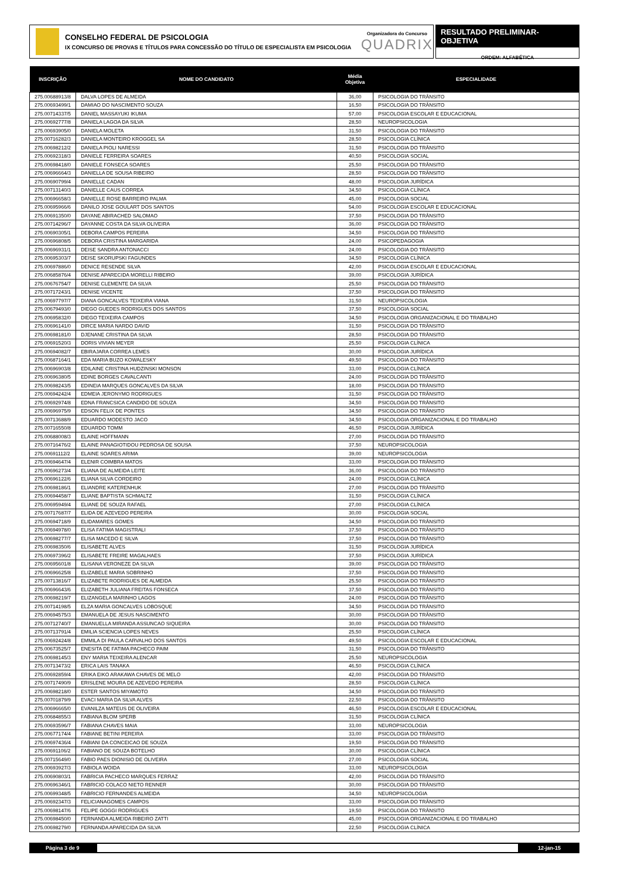CONSELHO FEDERAL DE PSICOLOGIA
IX CONCURSO DE PROVAS E TÍTULOS PARA CONCESSÃO DO TÍTULO DE ESPECIALISTA EM PSICOLOGIA
Organizadora do Concurso
QUADRIX
RESULTADO PRELIMINAR-OBJETIVA
ORDEM: ALFABÉTICA
| INSCRIÇÃO | NOME DO CANDIDATO | Média Objetiva | ESPECIALIDADE |
| --- | --- | --- | --- |
| 275.00688913/8 | DALVA LOPES DE ALMEIDA | 36,00 | PSICOLOGIA DO TRÂNSITO |
| 275.00693499/1 | DAMIAO DO NASCIMENTO SOUZA | 16,50 | PSICOLOGIA DO TRÂNSITO |
| 275.00714337/5 | DANIEL MASSAYUKI IKUMA | 57,00 | PSICOLOGIA ESCOLAR E EDUCACIONAL |
| 275.00692777/8 | DANIELA LAGOA DA SILVA | 28,50 | NEUROPSICOLOGIA |
| 275.00693905/0 | DANIELA MOLETA | 31,50 | PSICOLOGIA DO TRÂNSITO |
| 275.00716282/3 | DANIELA MONTEIRO KROGGEL SA | 28,50 | PSICOLOGIA CLÍNICA |
| 275.00698212/2 | DANIELA PIOLI NARESSI | 31,50 | PSICOLOGIA DO TRÂNSITO |
| 275.00692318/3 | DANIELE FERREIRA SOARES | 40,50 | PSICOLOGIA SOCIAL |
| 275.00698418/0 | DANIELE FONSECA SOARES | 25,50 | PSICOLOGIA DO TRÂNSITO |
| 275.00696664/3 | DANIELLA DE SOUSA RIBEIRO | 28,50 | PSICOLOGIA DO TRÂNSITO |
| 275.00690799/4 | DANIELLE CADAN | 48,00 | PSICOLOGIA JURÍDICA |
| 275.00713140/3 | DANIELLE CAUS CORREA | 34,50 | PSICOLOGIA CLÍNICA |
| 275.00696658/3 | DANIELLE ROSE BARREIRO PALMA | 45,00 | PSICOLOGIA SOCIAL |
| 275.00695966/6 | DANILO JOSE GOULART DOS SANTOS | 54,00 | PSICOLOGIA ESCOLAR E EDUCACIONAL |
| 275.00691350/0 | DAYANE ABIRACHED SALOMAO | 37,50 | PSICOLOGIA DO TRÂNSITO |
| 275.00714296/7 | DAYANNE COSTA DA SILVA OLIVEIRA | 36,00 | PSICOLOGIA DO TRÂNSITO |
| 275.00690305/1 | DEBORA CAMPOS PEREIRA | 34,50 | PSICOLOGIA DO TRÂNSITO |
| 275.00696808/5 | DEBORA CRISTINA MARGARIDA | 24,00 | PSICOPEDAGOGIA |
| 275.00696931/1 | DEISE SANDRA ANTONACCI | 24,00 | PSICOLOGIA DO TRÂNSITO |
| 275.00695303/7 | DEISE SKORUPSKI FAGUNDES | 34,50 | PSICOLOGIA CLÍNICA |
| 275.00697886/0 | DENICE RESENDE SILVA | 42,00 | PSICOLOGIA ESCOLAR E EDUCACIONAL |
| 275.00685876/4 | DENISE APARECIDA MORELLI RIBEIRO | 39,00 | PSICOLOGIA JURÍDICA |
| 275.00676754/7 | DENISE CLEMENTE DA SILVA | 25,50 | PSICOLOGIA DO TRÂNSITO |
| 275.00717243/1 | DENISE VICENTE | 37,50 | PSICOLOGIA DO TRÂNSITO |
| 275.00697797/7 | DIANA GONCALVES TEIXEIRA VIANA | 31,50 | NEUROPSICOLOGIA |
| 275.00679493/0 | DIEGO GUEDES RODRIGUES DOS SANTOS | 37,50 | PSICOLOGIA SOCIAL |
| 275.00695832/0 | DIEGO TEIXEIRA CAMPOS | 34,50 | PSICOLOGIA ORGANIZACIONAL E DO TRABALHO |
| 275.00696141/0 | DIRCE MARIA NARDO DAVID | 31,50 | PSICOLOGIA DO TRÂNSITO |
| 275.00698181/0 | DJENANE CRISTINA DA SILVA | 28,50 | PSICOLOGIA DO TRÂNSITO |
| 275.00691520/3 | DORIS VIVIAN MEYER | 25,50 | PSICOLOGIA CLÍNICA |
| 275.00694082/7 | EBIRAJARA CORREA LEMES | 30,00 | PSICOLOGIA JURÍDICA |
| 275.00687164/1 | EDA MARIA BUZO KOWALESKY | 49,50 | PSICOLOGIA DO TRÂNSITO |
| 275.00696903/8 | EDILAINE CRISTINA HUDZINSKI MONSON | 33,00 | PSICOLOGIA CLÍNICA |
| 275.00696380/5 | EDINE BORGES CAVALCANTI | 24,00 | PSICOLOGIA DO TRÂNSITO |
| 275.00698243/5 | EDINEIA MARQUES GONCALVES DA SILVA | 18,00 | PSICOLOGIA DO TRÂNSITO |
| 275.00694242/4 | EDMEIA JERONYMO RODRIGUES | 31,50 | PSICOLOGIA DO TRÂNSITO |
| 275.00692974/8 | EDNA FRANCSICA CANDIDO DE SOUZA | 34,50 | PSICOLOGIA DO TRÂNSITO |
| 275.00696975/9 | EDSON FELIX DE PONTES | 34,50 | PSICOLOGIA DO TRÂNSITO |
| 275.00713688/9 | EDUARDO MODESTO JACO | 34,50 | PSICOLOGIA ORGANIZACIONAL E DO TRABALHO |
| 275.00716550/8 | EDUARDO TOMM | 46,50 | PSICOLOGIA JURÍDICA |
| 275.00688008/3 | ELAINE HOFFMANN | 27,00 | PSICOLOGIA DO TRÂNSITO |
| 275.00716476/2 | ELAINE PANAGIOTIDOU PEDROSA DE SOUSA | 37,50 | NEUROPSICOLOGIA |
| 275.00691112/2 | ELAINE SOARES ARIMA | 39,00 | NEUROPSICOLOGIA |
| 275.00694647/4 | ELENIR COIMBRA MATOS | 33,00 | PSICOLOGIA DO TRÂNSITO |
| 275.00696273/4 | ELIANA DE ALMEIDA LEITE | 36,00 | PSICOLOGIA DO TRÂNSITO |
| 275.00696122/6 | ELIANA SILVA CORDEIRO | 24,00 | PSICOLOGIA CLÍNICA |
| 275.00698186/1 | ELIANDRE KATERENHUK | 27,00 | PSICOLOGIA DO TRÂNSITO |
| 275.00694458/7 | ELIANE BAPTISTA SCHMALTZ | 31,50 | PSICOLOGIA CLÍNICA |
| 275.00695949/4 | ELIANE DE SOUZA RAFAEL | 27,00 | PSICOLOGIA CLÍNICA |
| 275.00717687/7 | ELIDA DE AZEVEDO PEREIRA | 30,00 | PSICOLOGIA SOCIAL |
| 275.00694718/9 | ELIDAMARES GOMES | 34,50 | PSICOLOGIA DO TRÂNSITO |
| 275.00694978/0 | ELISA FATIMA MAGISTRALI | 37,50 | PSICOLOGIA DO TRÂNSITO |
| 275.00698277/7 | ELISA MACEDO E SILVA | 37,50 | PSICOLOGIA DO TRÂNSITO |
| 275.00698350/6 | ELISABETE ALVES | 31,50 | PSICOLOGIA JURÍDICA |
| 275.00697396/2 | ELISABETE FREIRE MAGALHAES | 37,50 | PSICOLOGIA JURÍDICA |
| 275.00695601/8 | ELISANA VERONEZE DA SILVA | 39,00 | PSICOLOGIA DO TRÂNSITO |
| 275.00696625/8 | ELIZABELE MARIA SOBRINHO | 37,50 | PSICOLOGIA DO TRÂNSITO |
| 275.00713816/7 | ELIZABETE RODRIGUES DE ALMEIDA | 25,50 | PSICOLOGIA DO TRÂNSITO |
| 275.00696643/6 | ELIZABETH JULIANA FREITAS FONSECA | 37,50 | PSICOLOGIA DO TRÂNSITO |
| 275.00698219/7 | ELIZANGELA MARINHO LAGOS | 24,00 | PSICOLOGIA DO TRÂNSITO |
| 275.00714198/5 | ELZA MARIA GONCALVES LOBOSQUE | 34,50 | PSICOLOGIA DO TRÂNSITO |
| 275.00694575/3 | EMANUELA DE JESUS NASCIMENTO | 30,00 | PSICOLOGIA DO TRÂNSITO |
| 275.00712740/7 | EMANUELLA MIRANDA ASSUNCAO SIQUEIRA | 30,00 | PSICOLOGIA DO TRÂNSITO |
| 275.00713791/4 | EMILIA SCIENCIA LOPES NEVES | 25,50 | PSICOLOGIA CLÍNICA |
| 275.00692424/8 | EMMILA DI PAULA CARVALHO DOS SANTOS | 49,50 | PSICOLOGIA ESCOLAR E EDUCACIONAL |
| 275.00673525/7 | ENESITA DE FATIMA PACHECO PAIM | 31,50 | PSICOLOGIA DO TRÂNSITO |
| 275.00698145/3 | ENY MARIA TEIXEIRA ALENCAR | 25,50 | NEUROPSICOLOGIA |
| 275.00713473/2 | ERICA LAIS TANAKA | 46,50 | PSICOLOGIA CLÍNICA |
| 275.00692859/4 | ERIKA EIKO ARAKAWA CHAVES DE MELO | 42,00 | PSICOLOGIA DO TRÂNSITO |
| 275.00717490/9 | ERISLENE MOURA DE AZEVEDO PEREIRA | 28,50 | PSICOLOGIA CLÍNICA |
| 275.00698218/0 | ESTER SANTOS MIYAMOTO | 34,50 | PSICOLOGIA DO TRÂNSITO |
| 275.00701879/9 | EVACI MARIA DA SILVA ALVES | 22,50 | PSICOLOGIA DO TRÂNSITO |
| 275.00696665/0 | EVANILZA MATEUS DE OLIVEIRA | 46,50 | PSICOLOGIA ESCOLAR E EDUCACIONAL |
| 275.00684855/3 | FABIANA BLOM SPERB | 31,50 | PSICOLOGIA CLÍNICA |
| 275.00693596/7 | FABIANA CHAVES MAIA | 33,00 | NEUROPSICOLOGIA |
| 275.00677174/4 | FABIANE BETINI PEREIRA | 33,00 | PSICOLOGIA DO TRÂNSITO |
| 275.00697436/4 | FABIANI DA CONCEICAO DE SOUZA | 19,50 | PSICOLOGIA DO TRÂNSITO |
| 275.00691106/2 | FABIANO DE SOUZA BOTELHO | 30,00 | PSICOLOGIA CLÍNICA |
| 275.00715649/0 | FABIO PAES DIONISIO DE OLIVEIRA | 27,00 | PSICOLOGIA SOCIAL |
| 275.00693927/3 | FABIOLA WOIDA | 33,00 | NEUROPSICOLOGIA |
| 275.00690803/1 | FABRICIA PACHECO MARQUES FERRAZ | 42,00 | PSICOLOGIA DO TRÂNSITO |
| 275.00696346/1 | FABRICIO COLACO NIETO RENNER | 30,00 | PSICOLOGIA DO TRÂNSITO |
| 275.00699348/5 | FABRICIO FERNANDES ALMEIDA | 34,50 | NEUROPSICOLOGIA |
| 275.00692347/3 | FELICIANAGOMES CAMPOS | 33,00 | PSICOLOGIA DO TRÂNSITO |
| 275.00698147/6 | FELIPE GOGGI RODRIGUES | 19,50 | PSICOLOGIA DO TRÂNSITO |
| 275.00698450/0 | FERNANDA ALMEIDA RIBEIRO ZATTI | 45,00 | PSICOLOGIA ORGANIZACIONAL E DO TRABALHO |
| 275.00698279/0 | FERNANDA APARECIDA DA SILVA | 22,50 | PSICOLOGIA CLÍNICA |
Página 3 de 9 12-jan-15